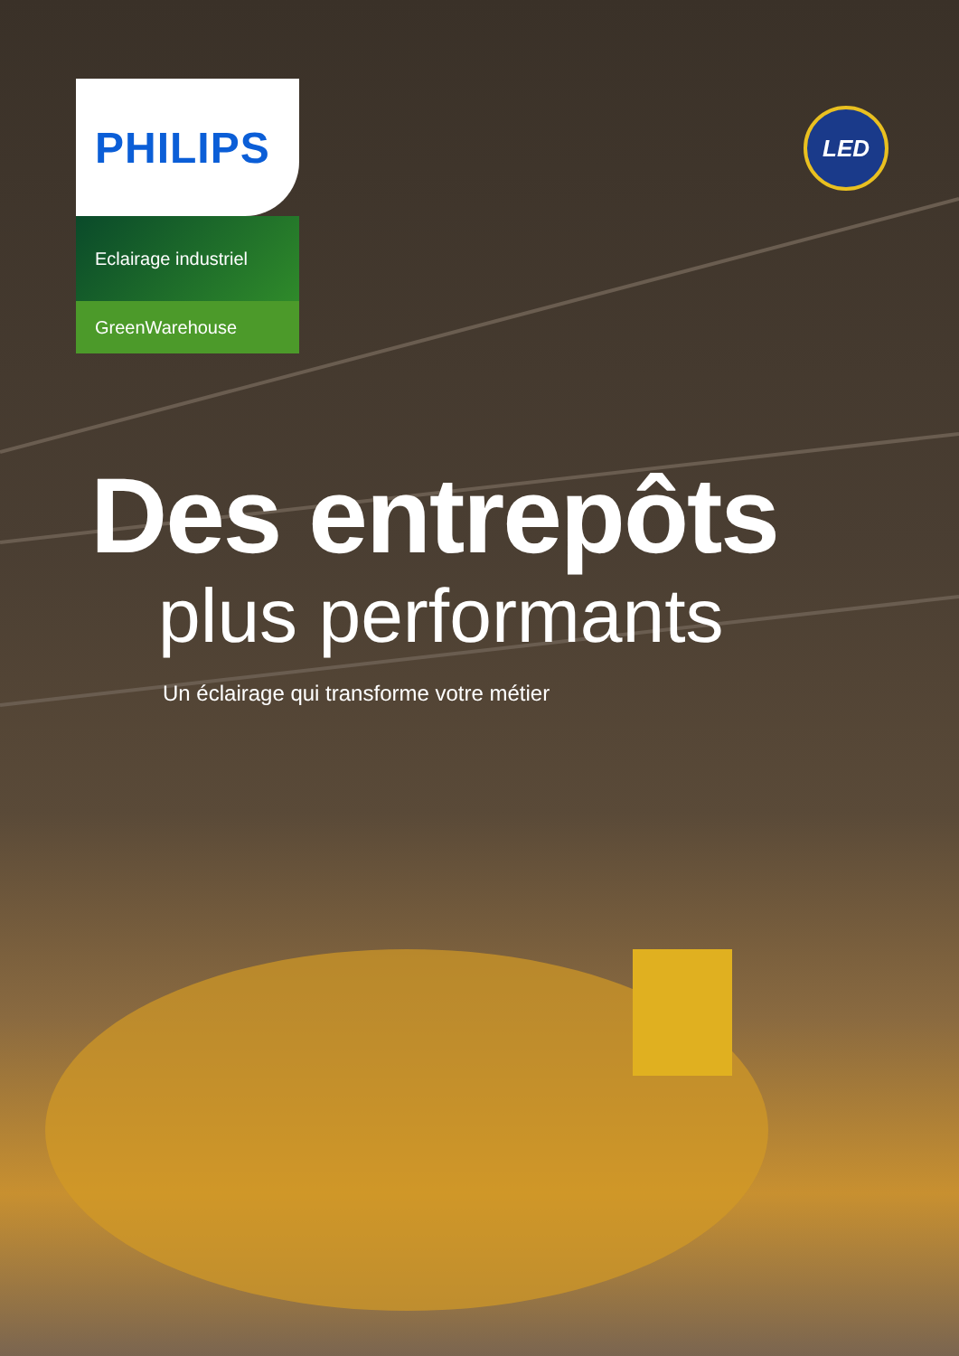LED
PHILIPS
Eclairage industriel
GreenWarehouse
Des entrepôts
plus performants
Un éclairage qui transforme votre métier